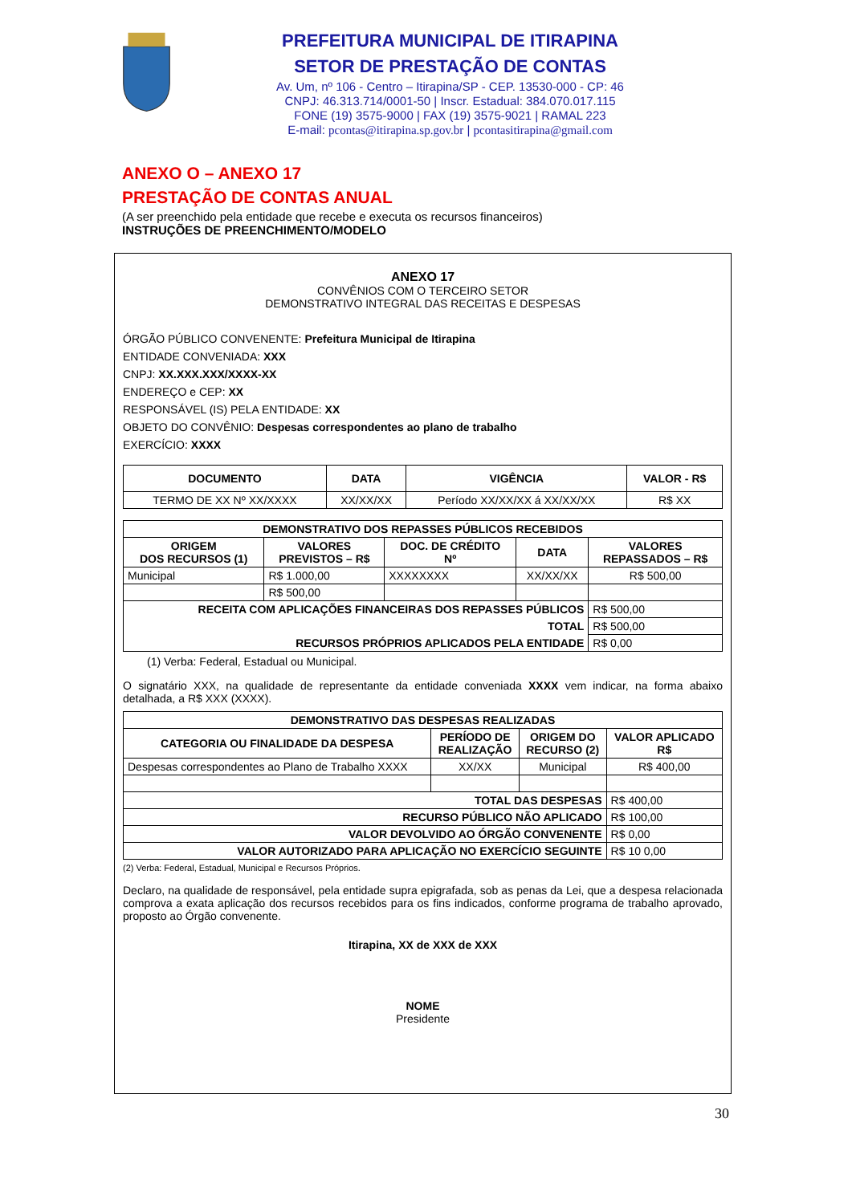PREFEITURA MUNICIPAL DE ITIRAPINA
SETOR DE PRESTAÇÃO DE CONTAS
Av. Um, nº 106 - Centro – Itirapina/SP - CEP. 13530-000 - CP: 46
CNPJ: 46.313.714/0001-50 | Inscr. Estadual: 384.070.017.115
FONE (19) 3575-9000 | FAX (19) 3575-9021 | RAMAL 223
E-mail: pcontas@itirapina.sp.gov.br | pcontasitirapina@gmail.com
ANEXO O – ANEXO 17
PRESTAÇÃO DE CONTAS ANUAL
(A ser preenchido pela entidade que recebe e executa os recursos financeiros)
INSTRUÇÕES DE PREENCHIMENTO/MODELO
ANEXO 17
CONVÊNIOS COM O TERCEIRO SETOR
DEMONSTRATIVO INTEGRAL DAS RECEITAS E DESPESAS
ÓRGÃO PÚBLICO CONVENENTE: Prefeitura Municipal de Itirapina
ENTIDADE CONVENIADA: XXX
CNPJ: XX.XXX.XXX/XXXX-XX
ENDEREÇO e CEP: XX
RESPONSÁVEL (IS) PELA ENTIDADE: XX
OBJETO DO CONVÊNIO: Despesas correspondentes ao plano de trabalho
EXERCÍCIO: XXXX
| DOCUMENTO | DATA | VIGÊNCIA | VALOR - R$ |
| --- | --- | --- | --- |
| TERMO DE XX Nº XX/XXXX | XX/XX/XX | Período XX/XX/XX á XX/XX/XX | R$ XX |
| DEMONSTRATIVO DOS REPASSES PÚBLICOS RECEBIDOS | | | | |
| --- | --- | --- | --- | --- |
| ORIGEM DOS RECURSOS (1) | VALORES PREVISTOS – R$ | DOC. DE CRÉDITO Nº | DATA | VALORES REPASSADOS – R$ |
| Municipal | R$ 1.000,00 | XXXXXXXX | XX/XX/XX | R$ 500,00 |
| | R$ 500,00 | | | |
| RECEITA COM APLICAÇÕES FINANCEIRAS DOS REPASSES PÚBLICOS | | | | R$ 500,00 |
| TOTAL | | | | R$ 500,00 |
| RECURSOS PRÓPRIOS APLICADOS PELA ENTIDADE | | | | R$ 0,00 |
(1) Verba: Federal, Estadual ou Municipal.
O signatário XXX, na qualidade de representante da entidade conveniada XXXX vem indicar, na forma abaixo detalhada, a R$ XXX (XXXX).
| DEMONSTRATIVO DAS DESPESAS REALIZADAS | | | |
| --- | --- | --- | --- |
| CATEGORIA OU FINALIDADE DA DESPESA | PERÍODO DE REALIZAÇÃO | ORIGEM DO RECURSO (2) | VALOR APLICADO R$ |
| Despesas correspondentes ao Plano de Trabalho XXXX | XX/XX | Municipal | R$ 400,00 |
| TOTAL DAS DESPESAS | | | R$ 400,00 |
| RECURSO PÚBLICO NÃO APLICADO | | | R$ 100,00 |
| VALOR DEVOLVIDO AO ÓRGÃO CONVENENTE | | | R$ 0,00 |
| VALOR AUTORIZADO PARA APLICAÇÃO NO EXERCÍCIO SEGUINTE | | | R$ 10 0,00 |
(2) Verba: Federal, Estadual, Municipal e Recursos Próprios.
Declaro, na qualidade de responsável, pela entidade supra epigrafada, sob as penas da Lei, que a despesa relacionada comprova a exata aplicação dos recursos recebidos para os fins indicados, conforme programa de trabalho aprovado, proposto ao Órgão convenente.
Itirapina, XX de XXX de XXX
NOME
Presidente
30